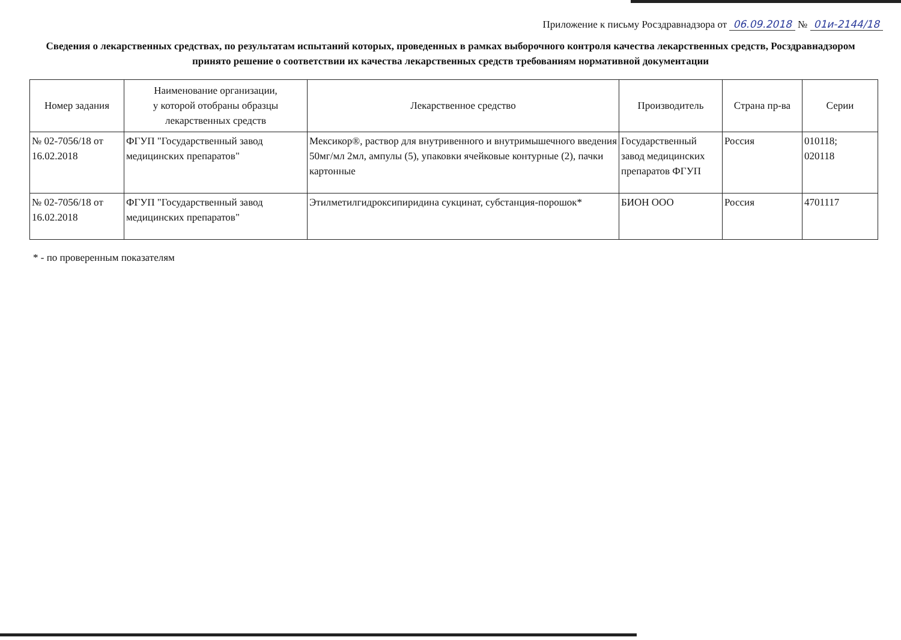Приложение к письму Росздравнадзора от 06.09.2018 № 01и-2144/18
Сведения о лекарственных средствах, по результатам испытаний которых, проведенных в рамках выборочного контроля качества лекарственных средств, Росздравнадзором принято решение о соответствии их качества лекарственных средств требованиям нормативной документации
| Номер задания | Наименование организации, у которой отобраны образцы лекарственных средств | Лекарственное средство | Производитель | Страна пр-ва | Серии |
| --- | --- | --- | --- | --- | --- |
| № 02-7056/18 от 16.02.2018 | ФГУП "Государственный завод медицинских препаратов" | Мексикор®, раствор для внутривенного и внутримышечного введения 50мг/мл 2мл, ампулы (5), упаковки ячейковые контурные (2), пачки картонные | Государственный завод медицинских препаратов ФГУП | Россия | 010118; 020118 |
| № 02-7056/18 от 16.02.2018 | ФГУП "Государственный завод медицинских препаратов" | Этилметилгидроксипиридина сукцинат, субстанция-порошок* | БИОН ООО | Россия | 4701117 |
* - по проверенным показателям